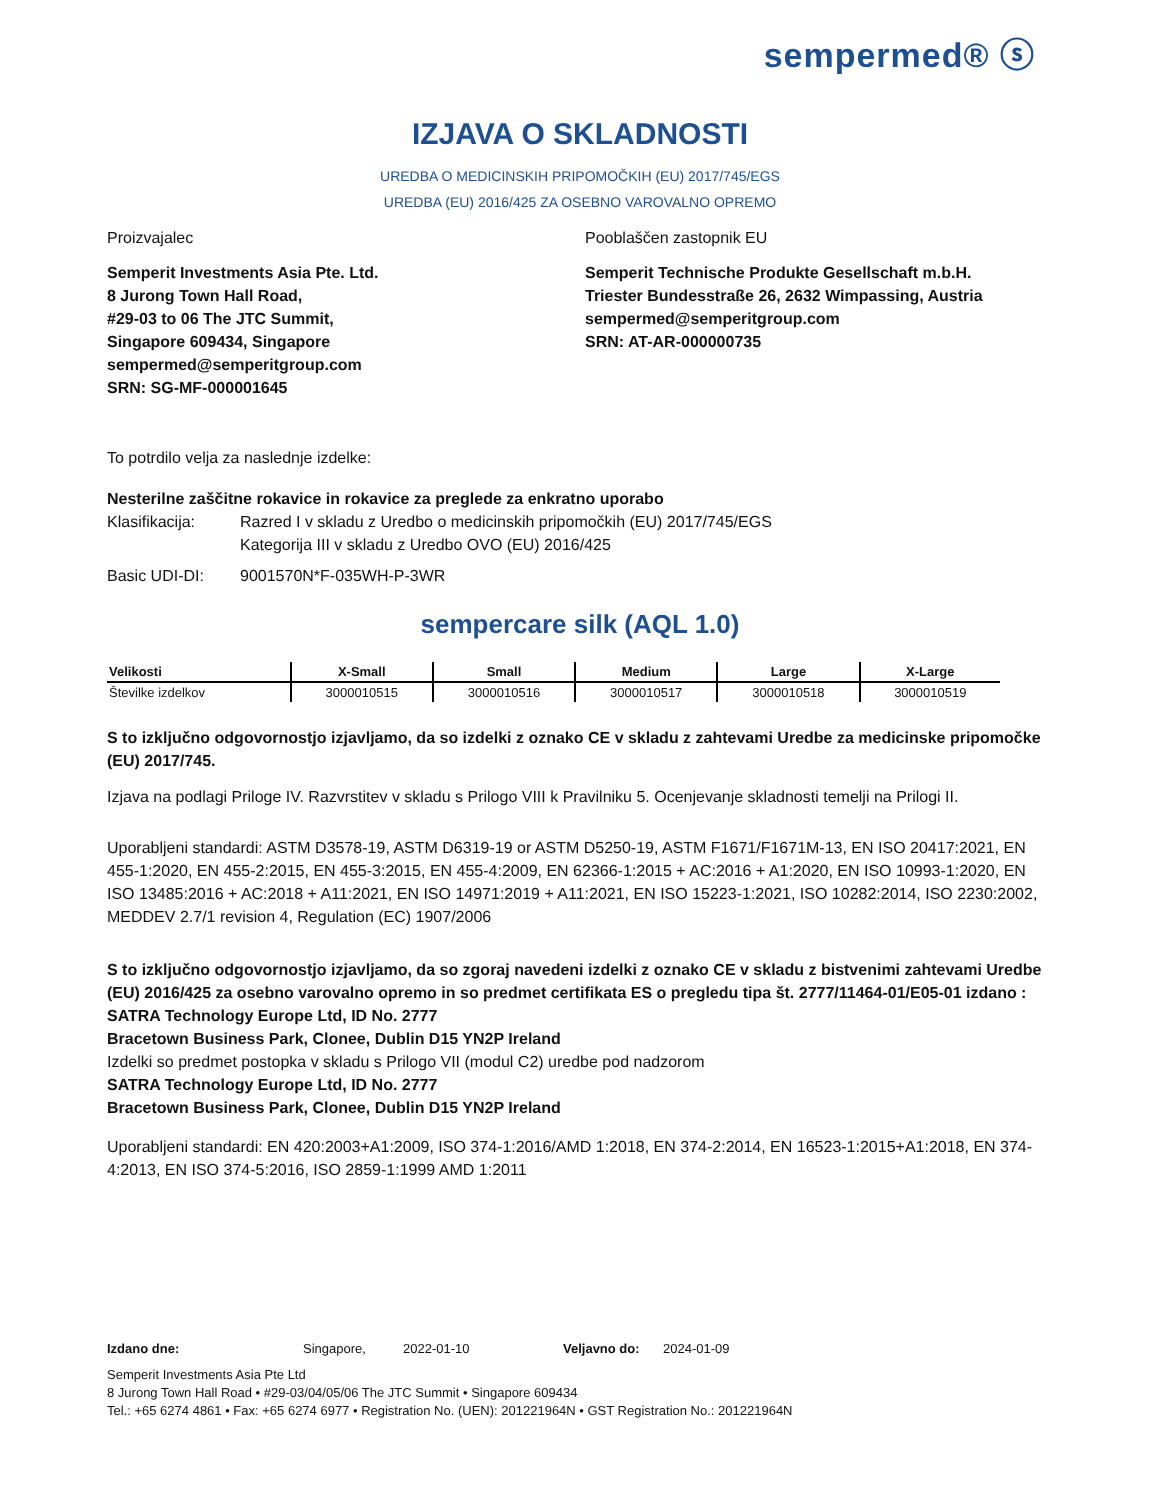sempermed® ⓢ
IZJAVA O SKLADNOSTI
UREDBA O MEDICINSKIH PRIPOMOČKIH (EU) 2017/745/EGS
UREDBA (EU) 2016/425 ZA OSEBNO VAROVALNO OPREMO
Proizvajalec
Semperit Investments Asia Pte. Ltd.
8 Jurong Town Hall Road,
#29-03 to 06 The JTC Summit,
Singapore 609434, Singapore
sempermed@semperitgroup.com
SRN: SG-MF-000001645
Pooblaščen zastopnik EU
Semperit Technische Produkte Gesellschaft m.b.H.
Triester Bundesstraße 26, 2632 Wimpassing, Austria
sempermed@semperitgroup.com
SRN: AT-AR-000000735
To potrdilo velja za naslednje izdelke:
Nesterilne zaščitne rokavice in rokavice za preglede za enkratno uporabo
Klasifikacija: Razred I v skladu z Uredbo o medicinskih pripomočkih (EU) 2017/745/EGS
Kategorija III v skladu z Uredbo OVO (EU) 2016/425
Basic UDI-DI: 9001570N*F-035WH-P-3WR
sempercare silk (AQL 1.0)
| Velikosti | X-Small | Small | Medium | Large | X-Large |
| --- | --- | --- | --- | --- | --- |
| Številke izdelkov | 3000010515 | 3000010516 | 3000010517 | 3000010518 | 3000010519 |
S to izključno odgovornostjo izjavljamo, da so izdelki z oznako CE v skladu z zahtevami Uredbe za medicinske pripomočke (EU) 2017/745.
Izjava na podlagi Priloge IV. Razvrstitev v skladu s Prilogo VIII k Pravilniku 5. Ocenjevanje skladnosti temelji na Prilogi II.
Uporabljeni standardi: ASTM D3578-19, ASTM D6319-19 or ASTM D5250-19, ASTM F1671/F1671M-13, EN ISO 20417:2021, EN 455-1:2020, EN 455-2:2015, EN 455-3:2015, EN 455-4:2009, EN 62366-1:2015 + AC:2016 + A1:2020, EN ISO 10993-1:2020, EN ISO 13485:2016 + AC:2018 + A11:2021, EN ISO 14971:2019 + A11:2021, EN ISO 15223-1:2021, ISO 10282:2014, ISO 2230:2002, MEDDEV 2.7/1 revision 4, Regulation (EC) 1907/2006
S to izključno odgovornostjo izjavljamo, da so zgoraj navedeni izdelki z oznako CE v skladu z bistvenimi zahtevami Uredbe (EU) 2016/425 za osebno varovalno opremo in so predmet certifikata ES o pregledu tipa št. 2777/11464-01/E05-01 izdano :
SATRA Technology Europe Ltd, ID No. 2777
Bracetown Business Park, Clonee, Dublin D15 YN2P Ireland
Izdelki so predmet postopka v skladu s Prilogo VII (modul C2) uredbe pod nadzorom
SATRA Technology Europe Ltd, ID No. 2777
Bracetown Business Park, Clonee, Dublin D15 YN2P Ireland
Uporabljeni standardi: EN 420:2003+A1:2009, ISO 374-1:2016/AMD 1:2018, EN 374-2:2014, EN 16523-1:2015+A1:2018, EN 374-4:2013, EN ISO 374-5:2016, ISO 2859-1:1999 AMD 1:2011
Izdano dne: Singapore, 2022-01-10 Veljavno do: 2024-01-09
Semperit Investments Asia Pte Ltd
8 Jurong Town Hall Road • #29-03/04/05/06 The JTC Summit • Singapore 609434
Tel.: +65 6274 4861 • Fax: +65 6274 6977 • Registration No. (UEN): 201221964N • GST Registration No.: 201221964N